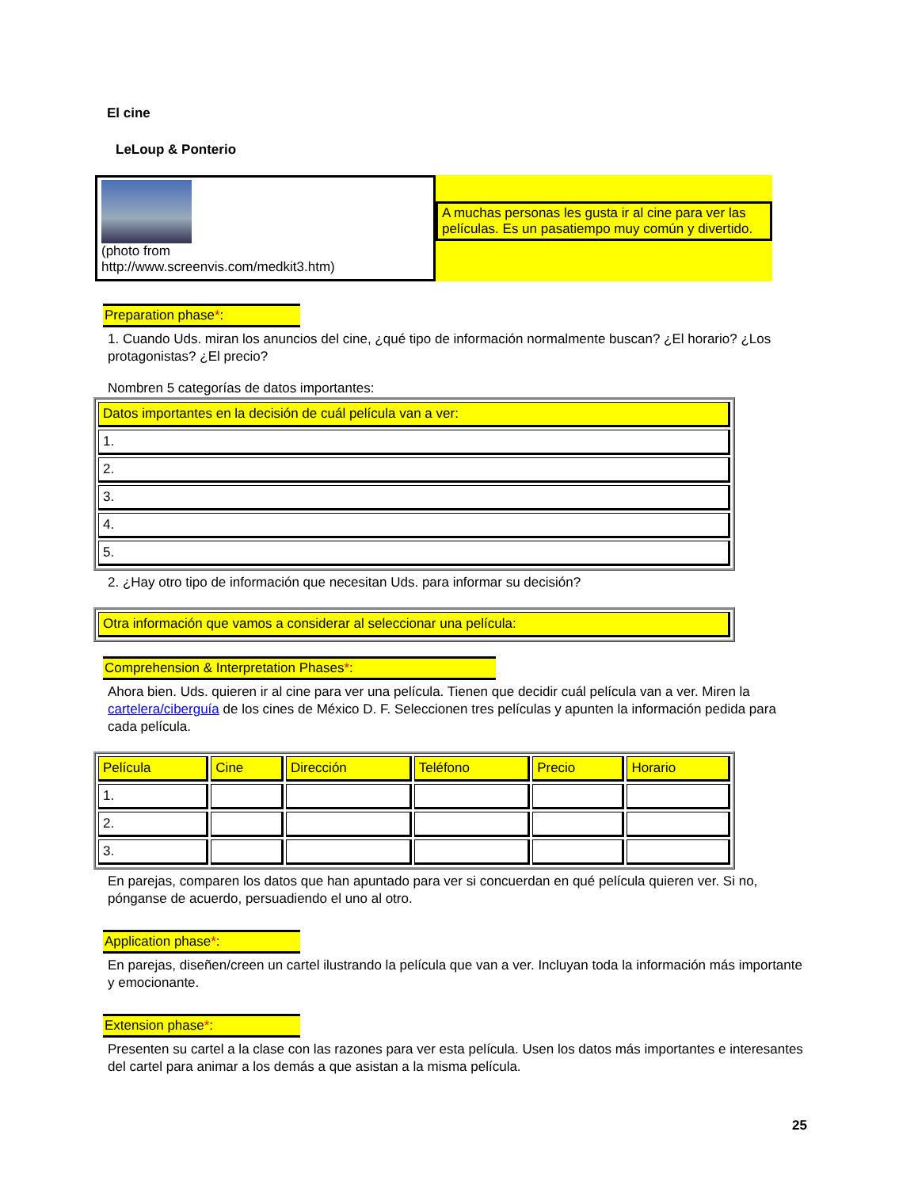El cine
LeLoup & Ponterio
(photo from
http://www.screenvis.com/medkit3.htm)
A muchas personas les gusta ir al cine para ver las películas. Es un pasatiempo muy común y divertido.
Preparation phase*:
1. Cuando Uds. miran los anuncios del cine, ¿qué tipo de información normalmente buscan? ¿El horario? ¿Los protagonistas? ¿El precio?
Nombren 5 categorías de datos importantes:
| Datos importantes en la decisión de cuál película van a ver: |
| 1. |
| 2. |
| 3. |
| 4. |
| 5. |
2. ¿Hay otro tipo de información que necesitan Uds. para informar su decisión?
| Otra información que vamos a considerar al seleccionar una película: |
Comprehension & Interpretation Phases*:
Ahora bien. Uds. quieren ir al cine para ver una película. Tienen que decidir cuál película van a ver. Miren la cartelera/ciberguía de los cines de México D. F. Seleccionen tres películas y apunten la información pedida para cada película.
| Película | Cine | Dirección | Teléfono | Precio | Horario |
| 1. | | | | | |
| 2. | | | | | |
| 3. | | | | | |
En parejas, comparen los datos que han apuntado para ver si concuerdan en qué película quieren ver. Si no, pónganse de acuerdo, persuadiendo el uno al otro.
Application phase*:
En parejas, diseñen/creen un cartel ilustrando la película que van a ver. Incluyan toda la información más importante y emocionante.
Extension phase*:
Presenten su cartel a la clase con las razones para ver esta película. Usen los datos más importantes e interesantes del cartel para animar a los demás a que asistan a la misma película.
25